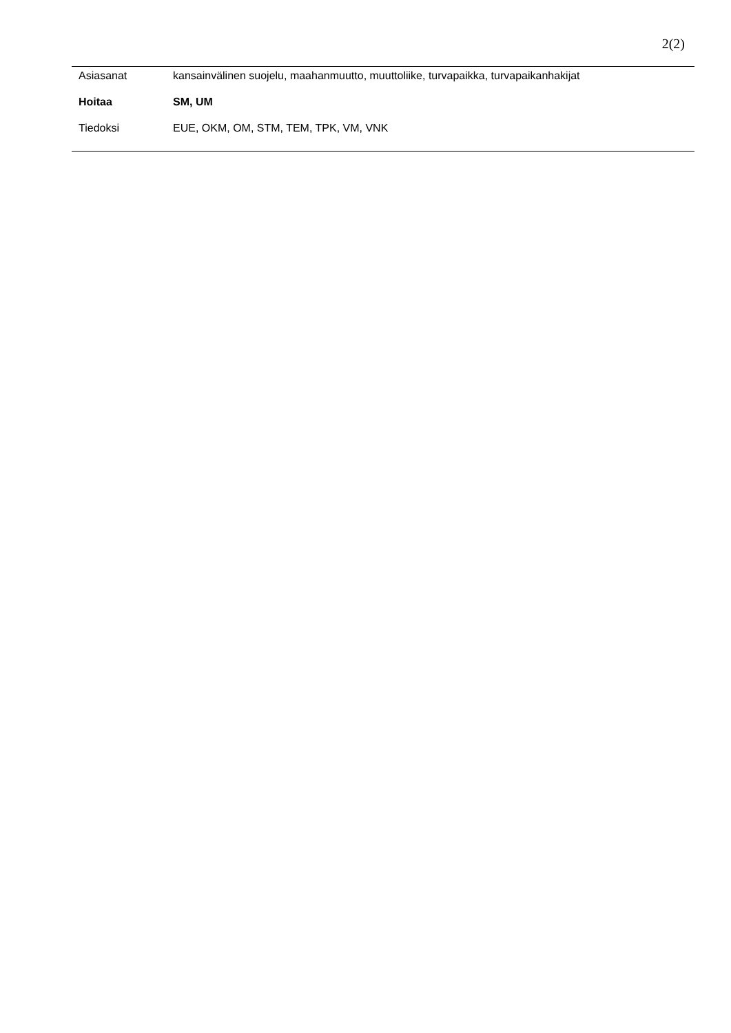2(2)
| Asiasanat | kansainvälinen suojelu, maahanmuutto, muuttoliike, turvapaikka, turvapaikanhakijat |
| Hoitaa | SM, UM |
| Tiedoksi | EUE, OKM, OM, STM, TEM, TPK, VM, VNK |